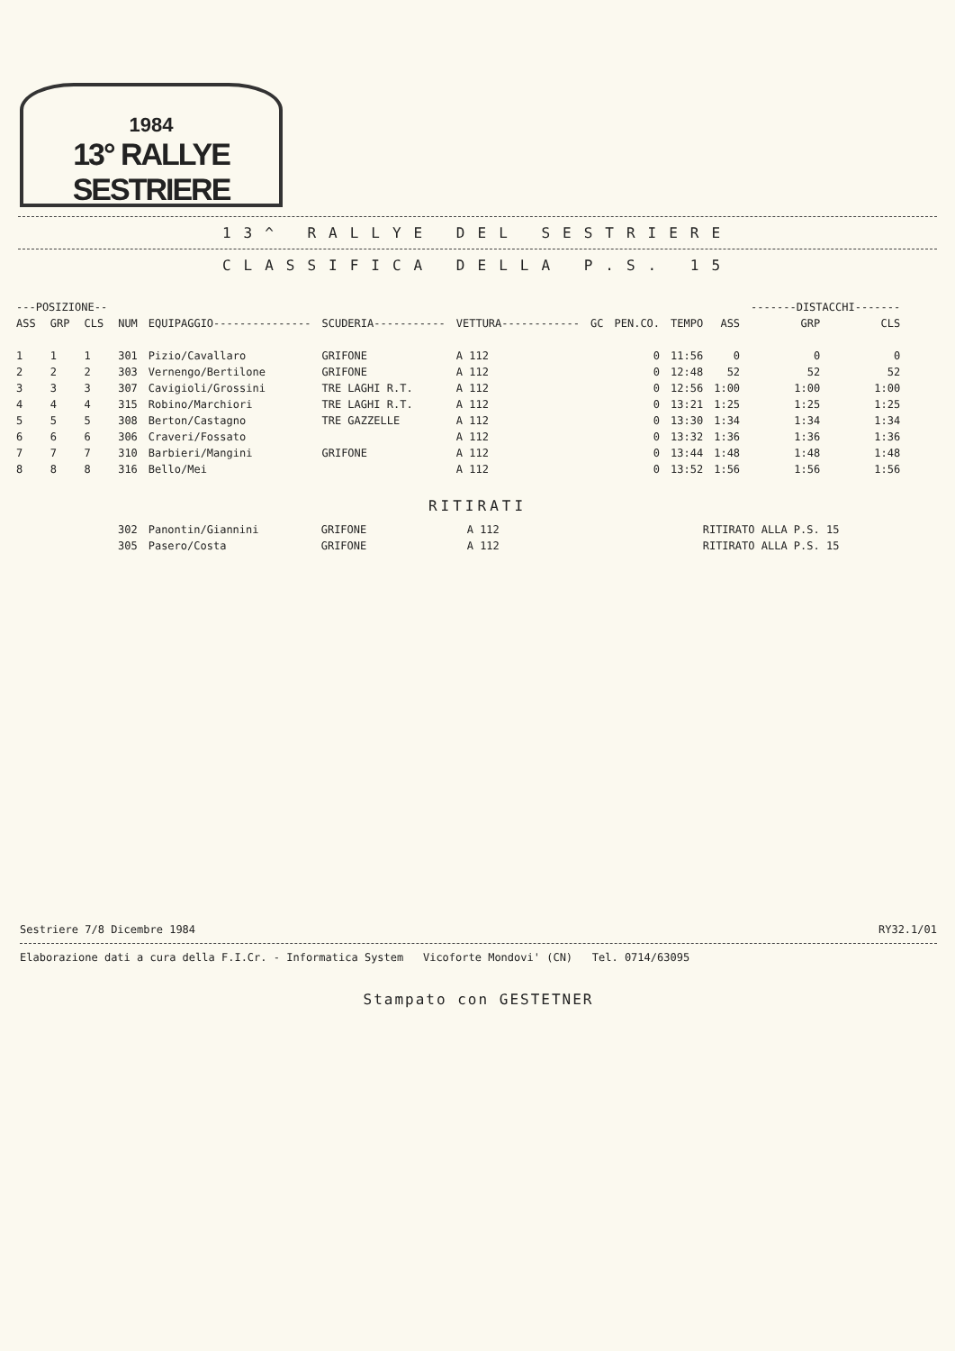1984
13° RALLYE SESTRIERE
13^ RALLYE DEL SESTRIERE
CLASSIFICA DELLA P.S. 15
| ---POSIZIONE-- | | | | | | | | | | | -------DISTACCHI------- | |
| --- | --- | --- | --- | --- | --- | --- | --- | --- | --- | --- | --- | --- |
| ASS | GRP | CLS | NUM | EQUIPAGGIO--------------- | SCUDERIA----------- | VETTURA------------ | GC | PEN.CO. | TEMPO | ASS | GRP | CLS |
| 1 | 1 | 1 | 301 | Pizio/Cavallaro | GRIFONE | A 112 | | 0 | 11:56 | 0 | 0 | 0 |
| 2 | 2 | 2 | 303 | Vernengo/Bertilone | GRIFONE | A 112 | | 0 | 12:48 | 52 | 52 | 52 |
| 3 | 3 | 3 | 307 | Cavigioli/Grossini | TRE LAGHI R.T. | A 112 | | 0 | 12:56 | 1:00 | 1:00 | 1:00 |
| 4 | 4 | 4 | 315 | Robino/Marchiori | TRE LAGHI R.T. | A 112 | | 0 | 13:21 | 1:25 | 1:25 | 1:25 |
| 5 | 5 | 5 | 308 | Berton/Castagno | TRE GAZZELLE | A 112 | | 0 | 13:30 | 1:34 | 1:34 | 1:34 |
| 6 | 6 | 6 | 306 | Craveri/Fossato | | A 112 | | 0 | 13:32 | 1:36 | 1:36 | 1:36 |
| 7 | 7 | 7 | 310 | Barbieri/Mangini | GRIFONE | A 112 | | 0 | 13:44 | 1:48 | 1:48 | 1:48 |
| 8 | 8 | 8 | 316 | Bello/Mei | | A 112 | | 0 | 13:52 | 1:56 | 1:56 | 1:56 |
RITIRATI
| 302 | Panontin/Giannini | GRIFONE | A 112 | RITIRATO ALLA P.S. 15 |
| 305 | Pasero/Costa | GRIFONE | A 112 | RITIRATO ALLA P.S. 15 |
Sestriere 7/8 Dicembre 1984 RY32.1/01
Elaborazione dati a cura della F.I.Cr. - Informatica System Vicoforte Mondovi' (CN) Tel. 0714/63095
Stampato con GESTETNER